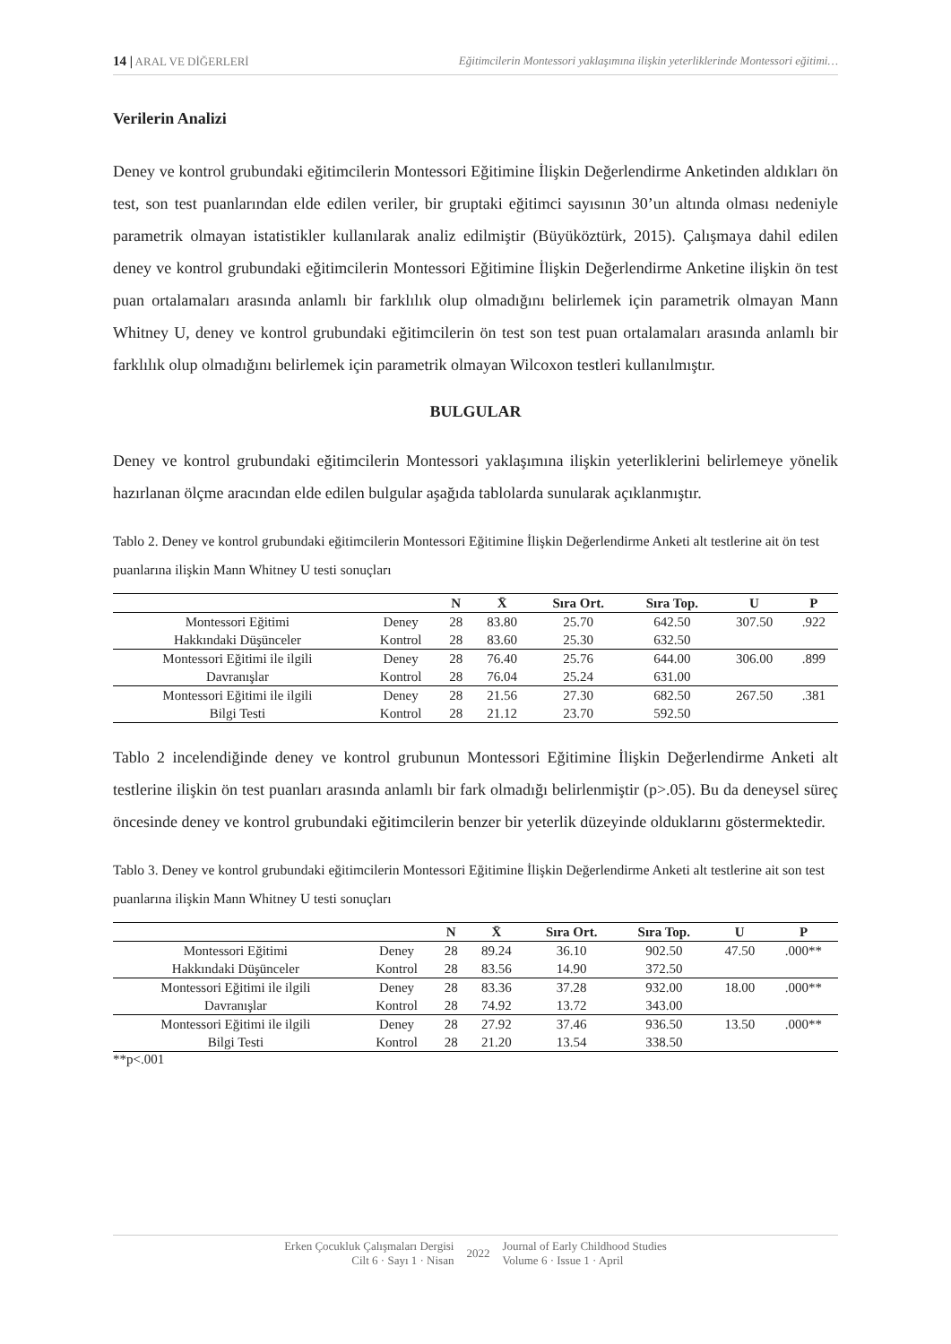14 | ARAL VE DİĞERLERİ Eğitimcilerin Montessori yaklaşımına ilişkin yeterliklerinde Montessori eğitimi…
Verilerin Analizi
Deney ve kontrol grubundaki eğitimcilerin Montessori Eğitimine İlişkin Değerlendirme Anketinden aldıkları ön test, son test puanlarından elde edilen veriler, bir gruptaki eğitimci sayısının 30’un altında olması nedeniyle parametrik olmayan istatistikler kullanılarak analiz edilmiştir (Büyüköztürk, 2015). Çalışmaya dahil edilen deney ve kontrol grubundaki eğitimcilerin Montessori Eğitimine İlişkin Değerlendirme Anketine ilişkin ön test puan ortalamaları arasında anlamlı bir farklılık olup olmadığını belirlemek için parametrik olmayan Mann Whitney U, deney ve kontrol grubundaki eğitimcilerin ön test son test puan ortalamaları arasında anlamlı bir farklılık olup olmadığını belirlemek için parametrik olmayan Wilcoxon testleri kullanılmıştır.
BULGULAR
Deney ve kontrol grubundaki eğitimcilerin Montessori yaklaşımına ilişkin yeterliklerini belirlemeye yönelik hazırlanan ölçme aracından elde edilen bulgular aşağıda tablolarda sunularak açıklanmıştır.
Tablo 2. Deney ve kontrol grubundaki eğitimcilerin Montessori Eğitimine İlişkin Değerlendirme Anketi alt testlerine ait ön test puanlarına ilişkin Mann Whitney U testi sonuçları
| | | N | X̄ | Sıra Ort. | Sıra Top. | U | P |
| --- | --- | --- | --- | --- | --- | --- | --- |
| Montessori Eğitimi | Deney | 28 | 83.80 | 25.70 | 642.50 | 307.50 | .922 |
| Hakkındaki Düşünceler | Kontrol | 28 | 83.60 | 25.30 | 632.50 | | |
| Montessori Eğitimi ile ilgili | Deney | 28 | 76.40 | 25.76 | 644.00 | 306.00 | .899 |
| Davranışlar | Kontrol | 28 | 76.04 | 25.24 | 631.00 | | |
| Montessori Eğitimi ile ilgili | Deney | 28 | 21.56 | 27.30 | 682.50 | 267.50 | .381 |
| Bilgi Testi | Kontrol | 28 | 21.12 | 23.70 | 592.50 | | |
Tablo 2 incelendiğinde deney ve kontrol grubunun Montessori Eğitimine İlişkin Değerlendirme Anketi alt testlerine ilişkin ön test puanları arasında anlamlı bir fark olmadığı belirlenmiştir (p>.05). Bu da deneysel süreç öncesinde deney ve kontrol grubundaki eğitimcilerin benzer bir yeterlik düzeyinde olduklarını göstermektedir.
Tablo 3. Deney ve kontrol grubundaki eğitimcilerin Montessori Eğitimine İlişkin Değerlendirme Anketi alt testlerine ait son test puanlarına ilişkin Mann Whitney U testi sonuçları
| | | N | X̄ | Sıra Ort. | Sıra Top. | U | P |
| --- | --- | --- | --- | --- | --- | --- | --- |
| Montessori Eğitimi | Deney | 28 | 89.24 | 36.10 | 902.50 | 47.50 | .000** |
| Hakkındaki Düşünceler | Kontrol | 28 | 83.56 | 14.90 | 372.50 | | |
| Montessori Eğitimi ile ilgili | Deney | 28 | 83.36 | 37.28 | 932.00 | 18.00 | .000** |
| Davranışlar | Kontrol | 28 | 74.92 | 13.72 | 343.00 | | |
| Montessori Eğitimi ile ilgili | Deney | 28 | 27.92 | 37.46 | 936.50 | 13.50 | .000** |
| Bilgi Testi | Kontrol | 28 | 21.20 | 13.54 | 338.50 | | |
**p<.001
Erken Çocukluk Çalışmaları Dergisi
Cilt 6 · Sayı 1 · Nisan
2022
Journal of Early Childhood Studies
Volume 6 · Issue 1 · April